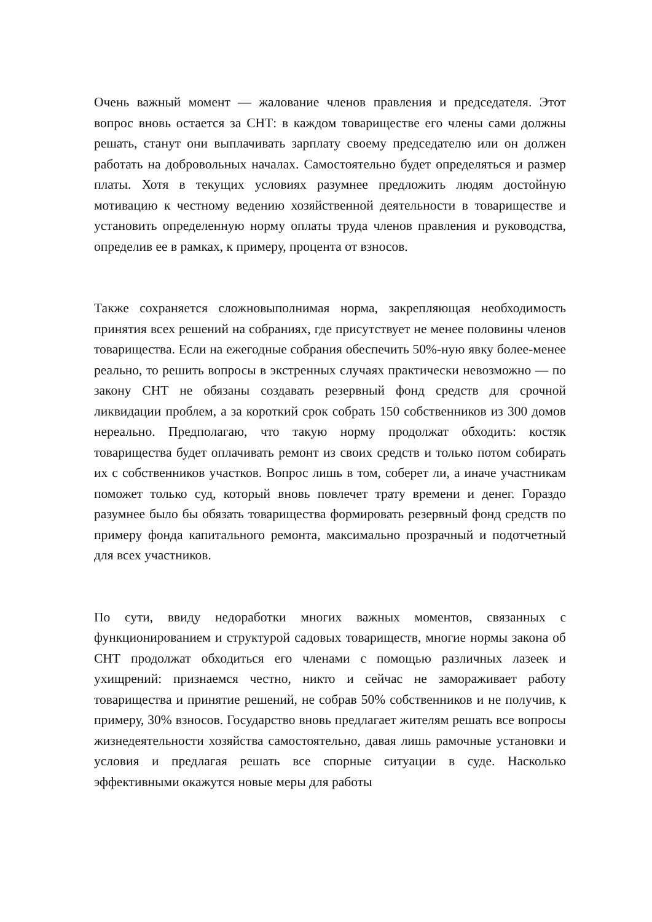Очень важный момент — жалование членов правления и председателя. Этот вопрос вновь остается за СНТ: в каждом товариществе его члены сами должны решать, станут они выплачивать зарплату своему председателю или он должен работать на добровольных началах. Самостоятельно будет определяться и размер платы. Хотя в текущих условиях разумнее предложить людям достойную мотивацию к честному ведению хозяйственной деятельности в товариществе и установить определенную норму оплаты труда членов правления и руководства, определив ее в рамках, к примеру, процента от взносов.
Также сохраняется сложновыполнимая норма, закрепляющая необходимость принятия всех решений на собраниях, где присутствует не менее половины членов товарищества. Если на ежегодные собрания обеспечить 50%-ную явку более-менее реально, то решить вопросы в экстренных случаях практически невозможно — по закону СНТ не обязаны создавать резервный фонд средств для срочной ликвидации проблем, а за короткий срок собрать 150 собственников из 300 домов нереально. Предполагаю, что такую норму продолжат обходить: костяк товарищества будет оплачивать ремонт из своих средств и только потом собирать их с собственников участков. Вопрос лишь в том, соберет ли, а иначе участникам поможет только суд, который вновь повлечет трату времени и денег. Гораздо разумнее было бы обязать товарищества формировать резервный фонд средств по примеру фонда капитального ремонта, максимально прозрачный и подотчетный для всех участников.
По сути, ввиду недоработки многих важных моментов, связанных с функционированием и структурой садовых товариществ, многие нормы закона об СНТ продолжат обходиться его членами с помощью различных лазеек и ухищрений: признаемся честно, никто и сейчас не замораживает работу товарищества и принятие решений, не собрав 50% собственников и не получив, к примеру, 30% взносов. Государство вновь предлагает жителям решать все вопросы жизнедеятельности хозяйства самостоятельно, давая лишь рамочные установки и условия и предлагая решать все спорные ситуации в суде. Насколько эффективными окажутся новые меры для работы